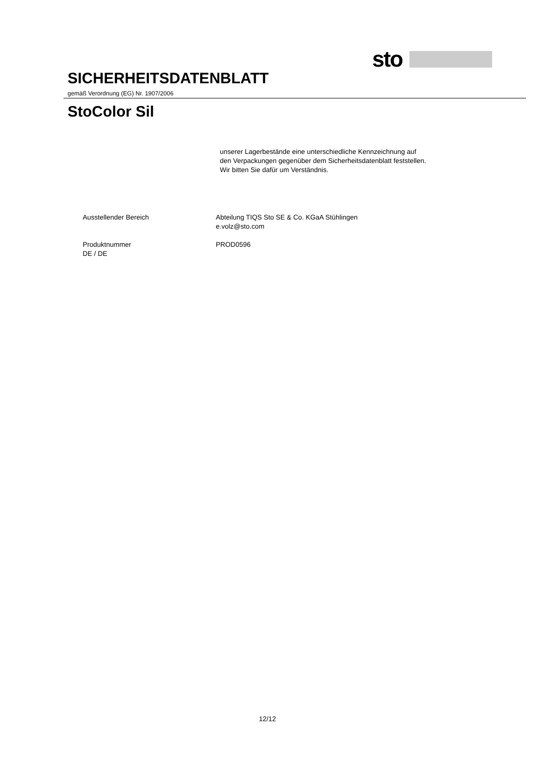sto
SICHERHEITSDATENBLATT
gemäß Verordnung (EG) Nr. 1907/2006
StoColor Sil
unserer Lagerbestände eine unterschiedliche Kennzeichnung auf
den Verpackungen gegenüber dem Sicherheitsdatenblatt feststellen.
Wir bitten Sie dafür um Verständnis.
Ausstellender Bereich Abteilung TIQS Sto SE & Co. KGaA Stühlingen
e.volz@sto.com
Produktnummer PROD0596
DE / DE
12/12